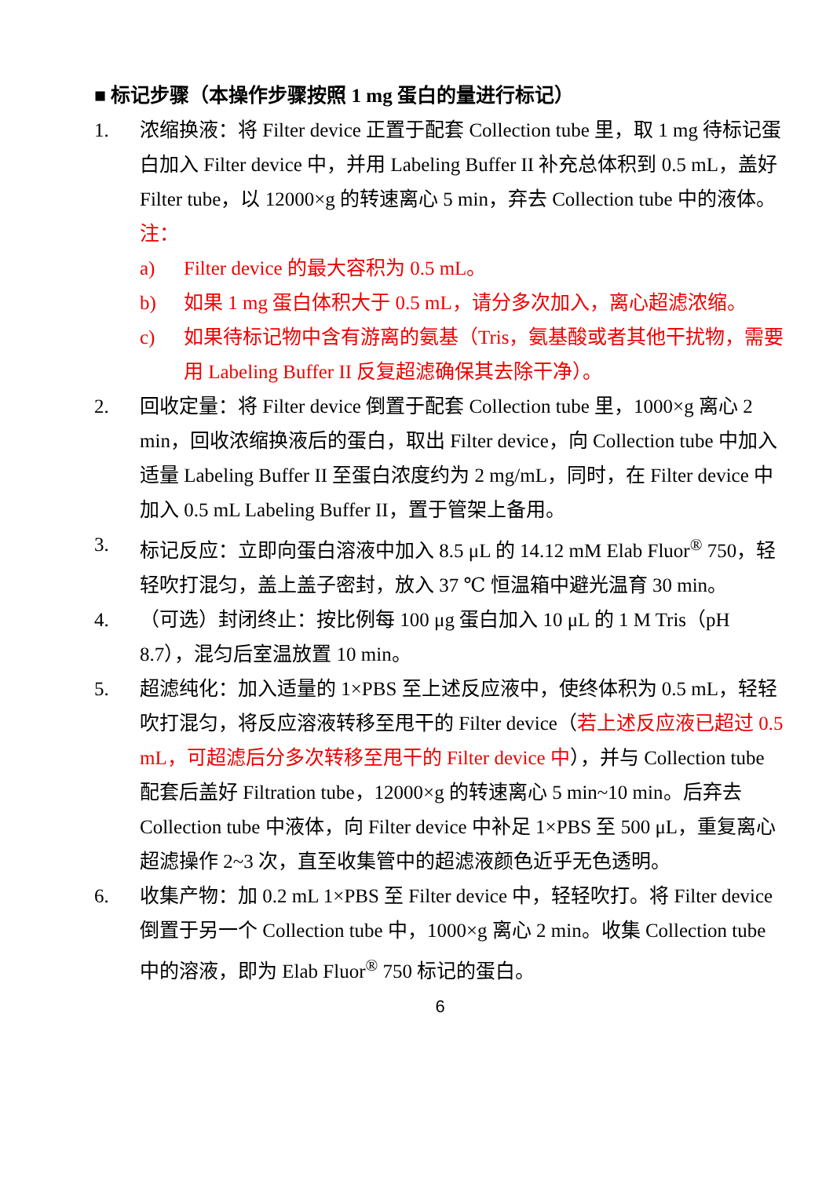■ 标记步骤（本操作步骤按照 1 mg 蛋白的量进行标记）
1. 浓缩换液：将 Filter device 正置于配套 Collection tube 里，取 1 mg 待标记蛋白加入 Filter device 中，并用 Labeling Buffer II 补充总体积到 0.5 mL，盖好 Filter tube，以 12000×g 的转速离心 5 min，弃去 Collection tube 中的液体。
注：
a) Filter device 的最大容积为 0.5 mL。
b) 如果 1 mg 蛋白体积大于 0.5 mL，请分多次加入，离心超滤浓缩。
c) 如果待标记物中含有游离的氨基（Tris，氨基酸或者其他干扰物，需要用 Labeling Buffer II 反复超滤确保其去除干净）。
2. 回收定量：将 Filter device 倒置于配套 Collection tube 里，1000×g 离心 2 min，回收浓缩换液后的蛋白，取出 Filter device，向 Collection tube 中加入适量 Labeling Buffer II 至蛋白浓度约为 2 mg/mL，同时，在 Filter device 中加入 0.5 mL Labeling Buffer II，置于管架上备用。
3. 标记反应：立即向蛋白溶液中加入 8.5 μL 的 14.12 mM Elab Fluor<sup>®</sup> 750，轻轻吹打混匀，盖上盖子密封，放入 37 ℃ 恒温箱中避光温育 30 min。
4. （可选）封闭终止：按比例每 100 μg 蛋白加入 10 μL 的 1 M Tris（pH 8.7），混匀后室温放置 10 min。
5. 超滤纯化：加入适量的 1×PBS 至上述反应液中，使终体积为 0.5 mL，轻轻吹打混匀，将反应溶液转移至甩干的 Filter device（若上述反应液已超过 0.5 mL，可超滤后分多次转移至甩干的 Filter device 中），并与 Collection tube 配套后盖好 Filtration tube，12000×g 的转速离心 5 min~10 min。后弃去 Collection tube 中液体，向 Filter device 中补足 1×PBS 至 500 μL，重复离心超滤操作 2~3 次，直至收集管中的超滤液颜色近乎无色透明。
6. 收集产物：加 0.2 mL 1×PBS 至 Filter device 中，轻轻吹打。将 Filter device 倒置于另一个 Collection tube 中，1000×g 离心 2 min。收集 Collection tube 中的溶液，即为 Elab Fluor<sup>®</sup> 750 标记的蛋白。
6